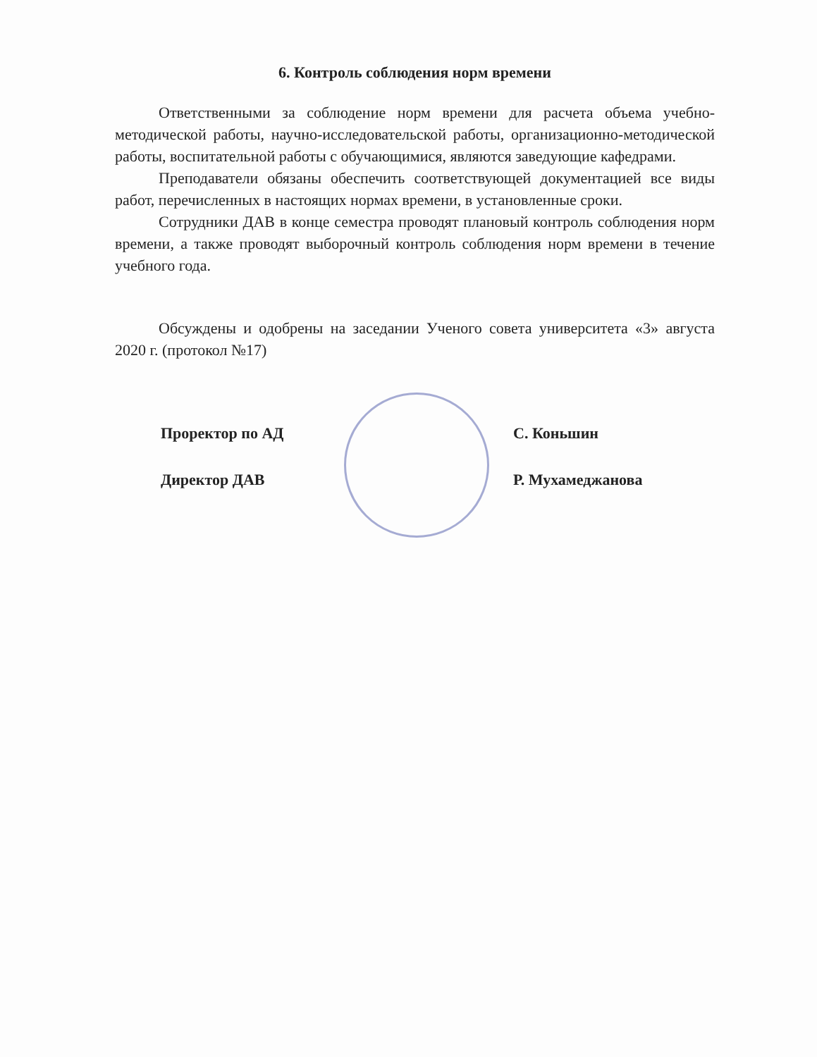6. Контроль соблюдения норм времени
Ответственными за соблюдение норм времени для расчета объема учебно-методической работы, научно-исследовательской работы, организационно-методической работы, воспитательной работы с обучающимися, являются заведующие кафедрами.
Преподаватели обязаны обеспечить соответствующей документацией все виды работ, перечисленных в настоящих нормах времени, в установленные сроки.
Сотрудники ДАВ в конце семестра проводят плановый контроль соблюдения норм времени, а также проводят выборочный контроль соблюдения норм времени в течение учебного года.
Обсуждены и одобрены на заседании Ученого совета университета «3» августа 2020 г. (протокол №17)
Проректор по АД
Директор ДАВ
С. Коньшин
Р. Мухамеджанова